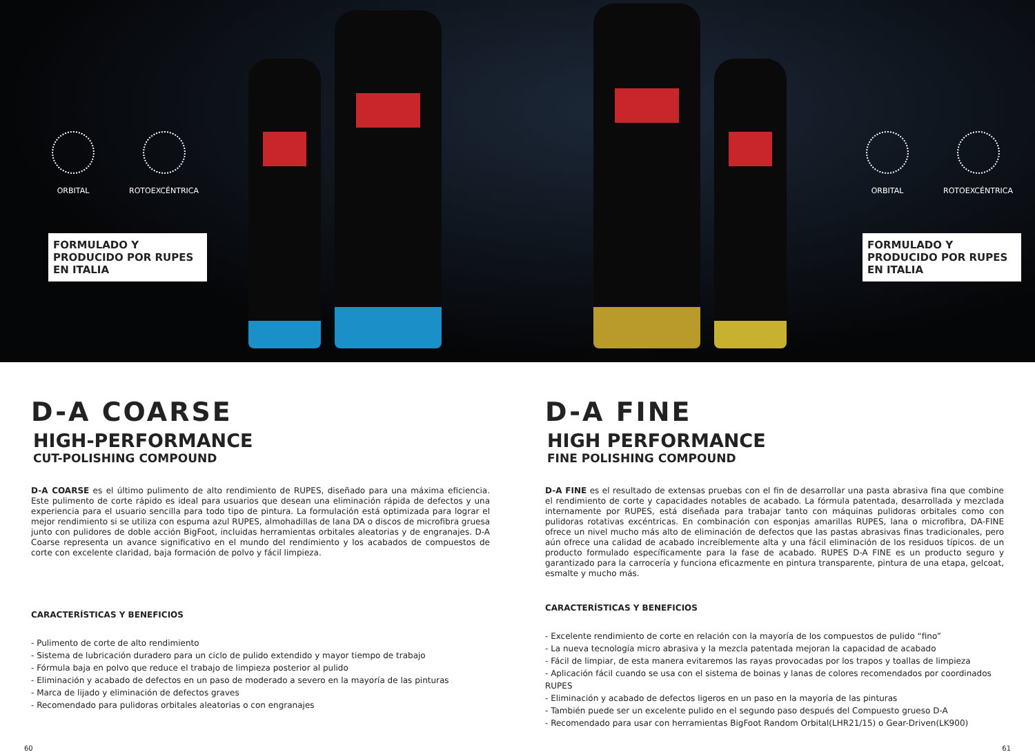ORBITAL ROTOEXCÉNTRICA
FORMULADO Y PRODUCIDO POR RUPES EN ITALIA
ORBITAL ROTOEXCÉNTRICA
FORMULADO Y PRODUCIDO POR RUPES EN ITALIA
D-A COARSE
HIGH-PERFORMANCE
CUT-POLISHING COMPOUND
D-A COARSE es el último pulimento de alto rendimiento de RUPES, diseñado para una máxima eficiencia. Este pulimento de corte rápido es ideal para usuarios que desean una eliminación rápida de defectos y una experiencia para el usuario sencilla para todo tipo de pintura. La formulación está optimizada para lograr el mejor rendimiento si se utiliza con espuma azul RUPES, almohadillas de lana DA o discos de microfibra gruesa junto con pulidores de doble acción BigFoot, incluidas herramientas orbitales aleatorias y de engranajes. D-A Coarse representa un avance significativo en el mundo del rendimiento y los acabados de compuestos de corte con excelente claridad, baja formación de polvo y fácil limpieza.
CARACTERÍSTICAS Y BENEFICIOS
- Pulimento de corte de alto rendimiento
- Sistema de lubricación duradero para un ciclo de pulido extendido y mayor tiempo de trabajo
- Fórmula baja en polvo que reduce el trabajo de limpieza posterior al pulido
- Eliminación y acabado de defectos en un paso de moderado a severo en la mayoría de las pinturas
- Marca de lijado y eliminación de defectos graves
- Recomendado para pulidoras orbitales aleatorias o con engranajes
D-A FINE
HIGH PERFORMANCE
FINE POLISHING COMPOUND
D-A FINE es el resultado de extensas pruebas con el fin de desarrollar una pasta abrasiva fina que combine el rendimiento de corte y capacidades notables de acabado. La fórmula patentada, desarrollada y mezclada internamente por RUPES, está diseñada para trabajar tanto con máquinas pulidoras orbitales como con pulidoras rotativas excéntricas. En combinación con esponjas amarillas RUPES, lana o microfibra, DA-FINE ofrece un nivel mucho más alto de eliminación de defectos que las pastas abrasivas finas tradicionales, pero aún ofrece una calidad de acabado increíblemente alta y una fácil eliminación de los residuos típicos. de un producto formulado específicamente para la fase de acabado. RUPES D-A FINE es un producto seguro y garantizado para la carrocería y funciona eficazmente en pintura transparente, pintura de una etapa, gelcoat, esmalte y mucho más.
CARACTERÍSTICAS Y BENEFICIOS
- Excelente rendimiento de corte en relación con la mayoría de los compuestos de pulido “fino”
- La nueva tecnología micro abrasiva y la mezcla patentada mejoran la capacidad de acabado
- Fácil de limpiar, de esta manera evitaremos las rayas provocadas por los trapos y toallas de limpieza
- Aplicación fácil cuando se usa con el sistema de boinas y lanas de colores recomendados por coordinados RUPES
- Eliminación y acabado de defectos ligeros en un paso en la mayoría de las pinturas
- También puede ser un excelente pulido en el segundo paso después del Compuesto grueso D-A
- Recomendado para usar con herramientas BigFoot Random Orbital(LHR21/15) o Gear-Driven(LK900)
60 61